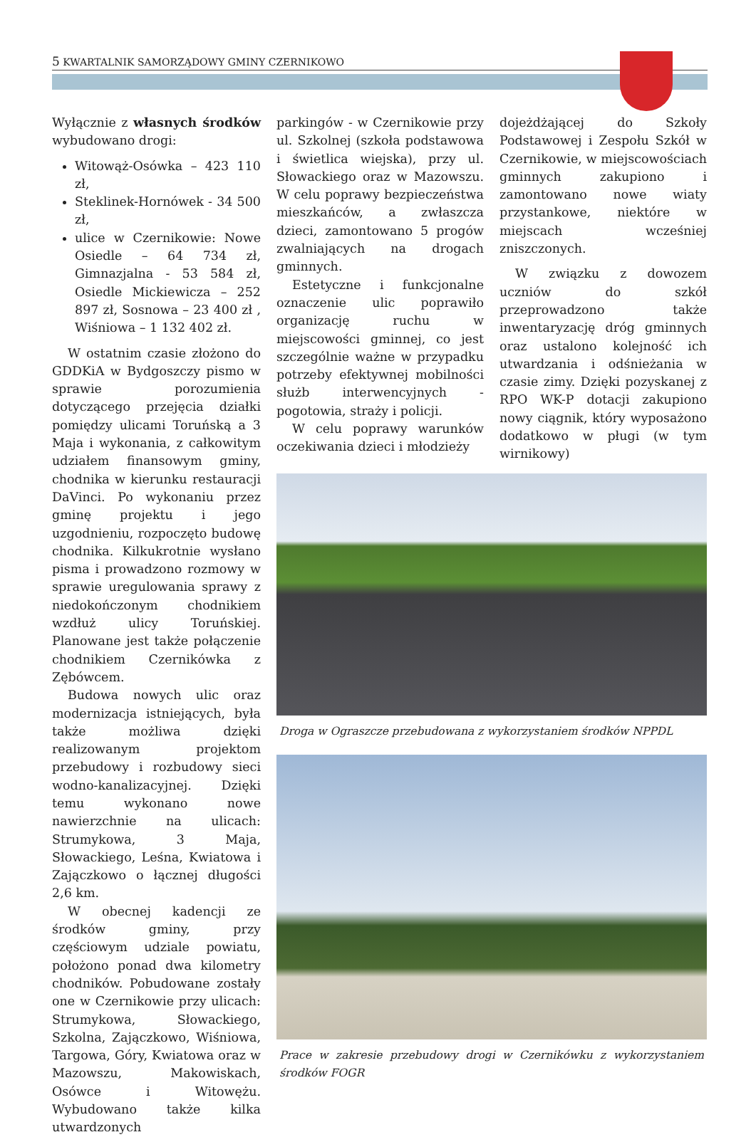5 KWARTALNIK SAMORZĄDOWY GMINY CZERNIKOWO
Wyłącznie z własnych środków wybudowano drogi:
Witowąż-Osówka – 423 110 zł,
Steklinek-Hornówek - 34 500 zł,
ulice w Czernikowie: Nowe Osiedle – 64 734 zł, Gimnazjalna - 53 584 zł, Osiedle Mickiewicza – 252 897 zł, Sosnowa – 23 400 zł , Wiśniowa – 1 132 402 zł.
W ostatnim czasie złożono do GDDKiA w Bydgoszczy pismo w sprawie porozumienia dotyczącego przejęcia działki pomiędzy ulicami Toruńską a 3 Maja i wykonania, z całkowitym udziałem finansowym gminy, chodnika w kierunku restauracji DaVinci. Po wykonaniu przez gminę projektu i jego uzgodnieniu, rozpoczęto budowę chodnika. Kilkukrotnie wysłano pisma i prowadzono rozmowy w sprawie uregulowania sprawy z niedokończonym chodnikiem wzdłuż ulicy Toruńskiej. Planowane jest także połączenie chodnikiem Czernikówka z Zębówcem.
Budowa nowych ulic oraz modernizacja istniejących, była także możliwa dzięki realizowanym projektom przebudowy i rozbudowy sieci wodno-kanalizacyjnej. Dzięki temu wykonano nowe nawierzchnie na ulicach: Strumykowa, 3 Maja, Słowackiego, Leśna, Kwiatowa i Zajączkowo o łącznej długości 2,6 km.
W obecnej kadencji ze środków gminy, przy częściowym udziale powiatu, położono ponad dwa kilometry chodników. Pobudowane zostały one w Czernikowie przy ulicach: Strumykowa, Słowackiego, Szkolna, Zajączkowo, Wiśniowa, Targowa, Góry, Kwiatowa oraz w Mazowszu, Makowiskach, Osówce i Witowężu. Wybudowano także kilka utwardzonych
parkingów - w Czernikowie przy ul. Szkolnej (szkoła podstawowa i świetlica wiejska), przy ul. Słowackiego oraz w Mazowszu. W celu poprawy bezpieczeństwa mieszkańców, a zwłaszcza dzieci, zamontowano 5 progów zwalniających na drogach gminnych.
Estetyczne i funkcjonalne oznaczenie ulic poprawiło organizację ruchu w miejscowości gminnej, co jest szczególnie ważne w przypadku potrzeby efektywnej mobilności służb interwencyjnych - pogotowia, straży i policji.
W celu poprawy warunków oczekiwania dzieci i młodzieży
dojeżdżającej do Szkoły Podstawowej i Zespołu Szkół w Czernikowie, w miejscowościach gminnych zakupiono i zamontowano nowe wiaty przystankowe, niektóre w miejscach wcześniej zniszczonych.
W związku z dowozem uczniów do szkół przeprowadzono także inwentaryzację dróg gminnych oraz ustalono kolejność ich utwardzania i odśnieżania w czasie zimy. Dzięki pozyskanej z RPO WK-P dotacji zakupiono nowy ciągnik, który wyposażono dodatkowo w pługi (w tym wirnikowy)
Droga w Ograszcze przebudowana z wykorzystaniem środków NPPDL
Prace w zakresie przebudowy drogi w Czernikówku z wykorzystaniem środków FOGR